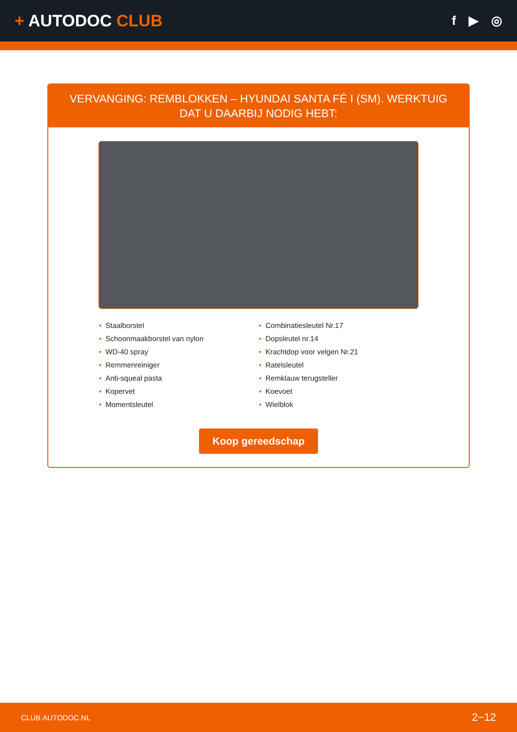+ AUTODOC CLUB
f ▶ ◎
VERVANGING: REMBLOKKEN – HYUNDAI SANTA FÉ I (SM). WERKTUIG DAT U DAARBIJ NODIG HEBT:
• Staalborstel
• Schoonmaakborstel van nylon
• WD-40 spray
• Remmenreiniger
• Anti-squeal pasta
• Kopervet
• Momentsleutel
• Combinatiesleutel Nr.17
• Dopsleutel nr.14
• Krachtdop voor velgen Nr.21
• Ratelsleutel
• Remklauw terugsteller
• Koevoet
• Wielblok
Koop gereedschap
CLUB.AUTODOC.NL 2−12